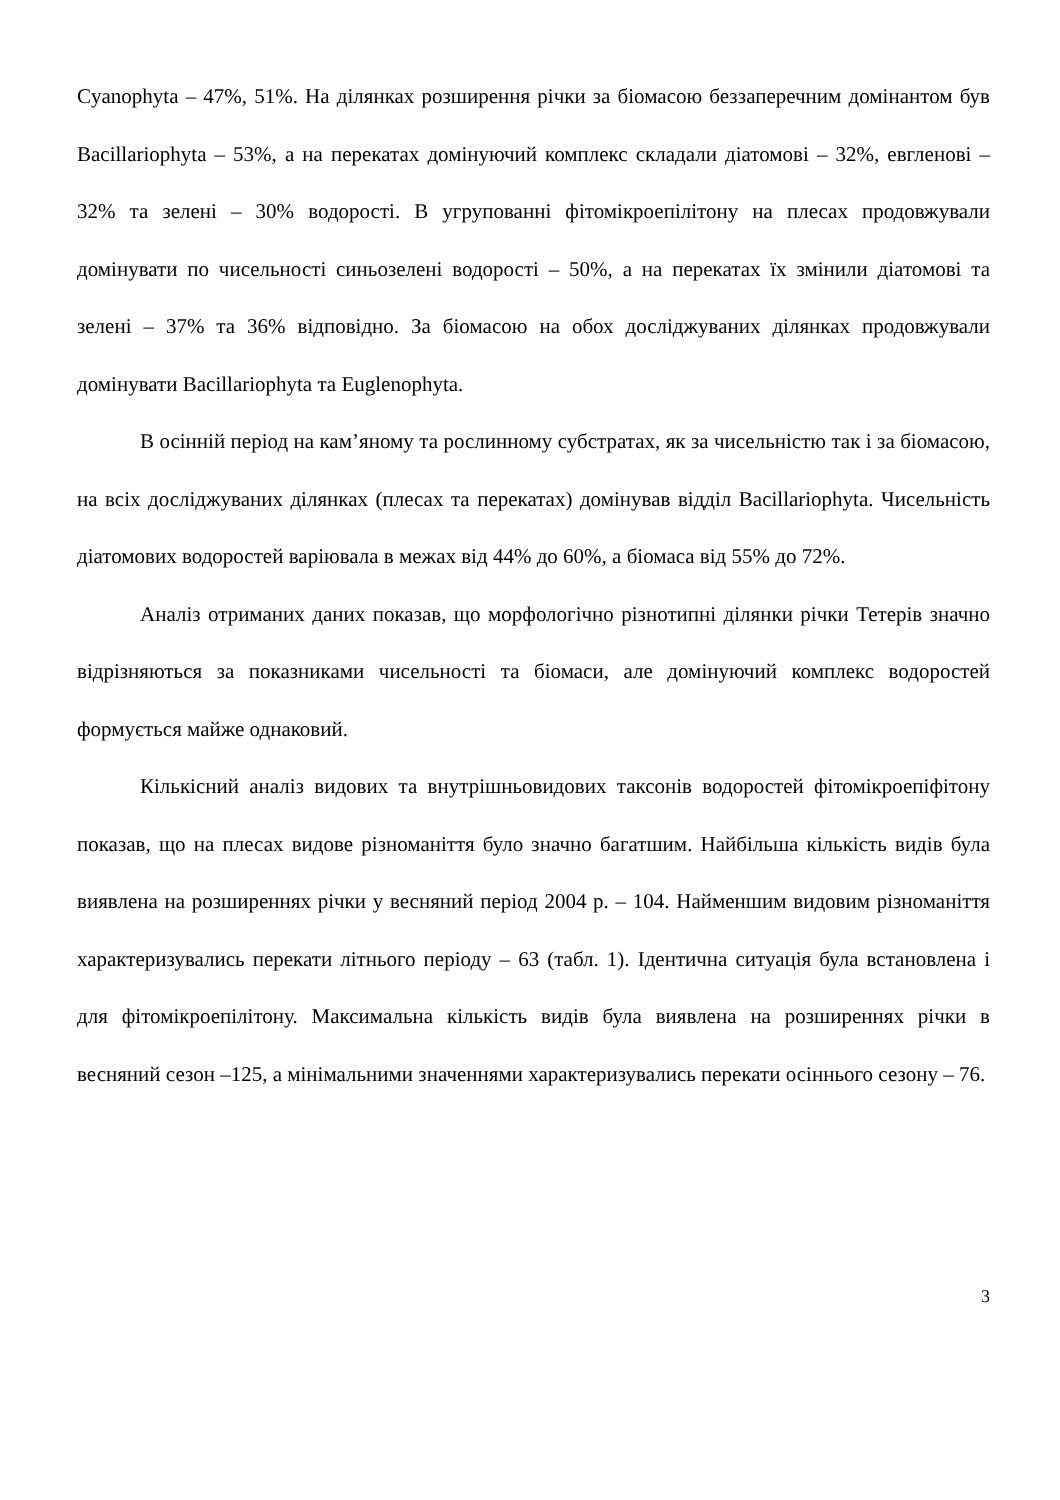Cyanophyta – 47%, 51%. На ділянках розширення річки за біомасою беззаперечним домінантом був Bacillariophyta – 53%, а на перекатах домінуючий комплекс складали діатомові – 32%, евгленові – 32% та зелені – 30% водорості. В угрупованні фітомікроепілітону на плесах продовжували домінувати по чисельності синьозелені водорості – 50%, а на перекатах їх змінили діатомові та зелені – 37% та 36% відповідно. За біомасою на обох досліджуваних ділянках продовжували домінувати Bacillariophyta та Euglenophyta.
В осінній період на кам’яному та рослинному субстратах, як за чисельністю так і за біомасою, на всіх досліджуваних ділянках (плесах та перекатах) домінував відділ Bacillariophyta. Чисельність діатомових водоростей варіювала в межах від 44% до 60%, а біомаса від 55% до 72%.
Аналіз отриманих даних показав, що морфологічно різнотипні ділянки річки Тетерів значно відрізняються за показниками чисельності та біомаси, але домінуючий комплекс водоростей формується майже однаковий.
Кількісний аналіз видових та внутрішньовидових таксонів водоростей фітомікроепіфітону показав, що на плесах видове різноманіття було значно багатшим. Найбільша кількість видів була виявлена на розширеннях річки у весняний період 2004 р. – 104. Найменшим видовим різноманіття характеризувались перекати літнього періоду – 63 (табл. 1). Ідентична ситуація була встановлена і для фітомікроепілітону. Максимальна кількість видів була виявлена на розширеннях річки в весняний сезон –125, а мінімальними значеннями характеризувались перекати осіннього сезону – 76.
3